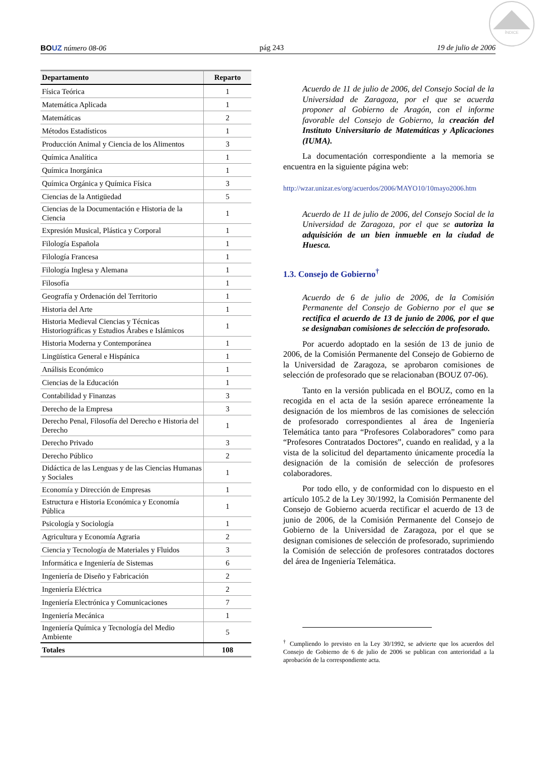ÍNDICE
BOUZ número 08-06 pág 243 19 de julio de 2006
| Departamento | Reparto |
| --- | --- |
| Física Teórica | 1 |
| Matemática Aplicada | 1 |
| Matemáticas | 2 |
| Métodos Estadísticos | 1 |
| Producción Animal y Ciencia de los Alimentos | 3 |
| Química Analítica | 1 |
| Química Inorgánica | 1 |
| Química Orgánica y Química Física | 3 |
| Ciencias de la Antigüedad | 5 |
| Ciencias de la Documentación e Historia de la Ciencia | 1 |
| Expresión Musical, Plástica y Corporal | 1 |
| Filología Española | 1 |
| Filología Francesa | 1 |
| Filología Inglesa y Alemana | 1 |
| Filosofía | 1 |
| Geografía y Ordenación del Territorio | 1 |
| Historia del Arte | 1 |
| Historia Medieval Ciencias y Técnicas Historiográficas y Estudios Árabes e Islámicos | 1 |
| Historia Moderna y Contemporánea | 1 |
| Lingüística General e Hispánica | 1 |
| Análisis Económico | 1 |
| Ciencias de la Educación | 1 |
| Contabilidad y Finanzas | 3 |
| Derecho de la Empresa | 3 |
| Derecho Penal, Filosofía del Derecho e Historia del Derecho | 1 |
| Derecho Privado | 3 |
| Derecho Público | 2 |
| Didáctica de las Lenguas y de las Ciencias Humanas y Sociales | 1 |
| Economía y Dirección de Empresas | 1 |
| Estructura e Historia Económica y Economía Pública | 1 |
| Psicología y Sociología | 1 |
| Agricultura y Economía Agraria | 2 |
| Ciencia y Tecnología de Materiales y Fluidos | 3 |
| Informática e Ingeniería de Sistemas | 6 |
| Ingeniería de Diseño y Fabricación | 2 |
| Ingeniería Eléctrica | 2 |
| Ingeniería Electrónica y Comunicaciones | 7 |
| Ingeniería Mecánica | 1 |
| Ingeniería Química y Tecnología del Medio Ambiente | 5 |
| Totales | 108 |
Acuerdo de 11 de julio de 2006, del Consejo Social de la Universidad de Zaragoza, por el que se acuerda proponer al Gobierno de Aragón, con el informe favorable del Consejo de Gobierno, la creación del Instituto Universitario de Matemáticas y Aplicaciones (IUMA).
La documentación correspondiente a la memoria se encuentra en la siguiente página web:
http://wzar.unizar.es/org/acuerdos/2006/MAYO10/10mayo2006.htm
Acuerdo de 11 de julio de 2006, del Consejo Social de la Universidad de Zaragoza, por el que se autoriza la adquisición de un bien inmueble en la ciudad de Huesca.
1.3. Consejo de Gobierno<sup>†</sup>
Acuerdo de 6 de julio de 2006, de la Comisión Permanente del Consejo de Gobierno por el que se rectifica el acuerdo de 13 de junio de 2006, por el que se designaban comisiones de selección de profesorado.
Por acuerdo adoptado en la sesión de 13 de junio de 2006, de la Comisión Permanente del Consejo de Gobierno de la Universidad de Zaragoza, se aprobaron comisiones de selección de profesorado que se relacionaban (BOUZ 07-06).
Tanto en la versión publicada en el BOUZ, como en la recogida en el acta de la sesión aparece erróneamente la designación de los miembros de las comisiones de selección de profesorado correspondientes al área de Ingeniería Telemática tanto para “Profesores Colaboradores” como para “Profesores Contratados Doctores”, cuando en realidad, y a la vista de la solicitud del departamento únicamente procedía la designación de la comisión de selección de profesores colaboradores.
Por todo ello, y de conformidad con lo dispuesto en el artículo 105.2 de la Ley 30/1992, la Comisión Permanente del Consejo de Gobierno acuerda rectificar el acuerdo de 13 de junio de 2006, de la Comisión Permanente del Consejo de Gobierno de la Universidad de Zaragoza, por el que se designan comisiones de selección de profesorado, suprimiendo la Comisión de selección de profesores contratados doctores del área de Ingeniería Telemática.
<sup>†</sup> Cumpliendo lo previsto en la Ley 30/1992, se advierte que los acuerdos del Consejo de Gobierno de 6 de julio de 2006 se publican con anterioridad a la aprobación de la correspondiente acta.